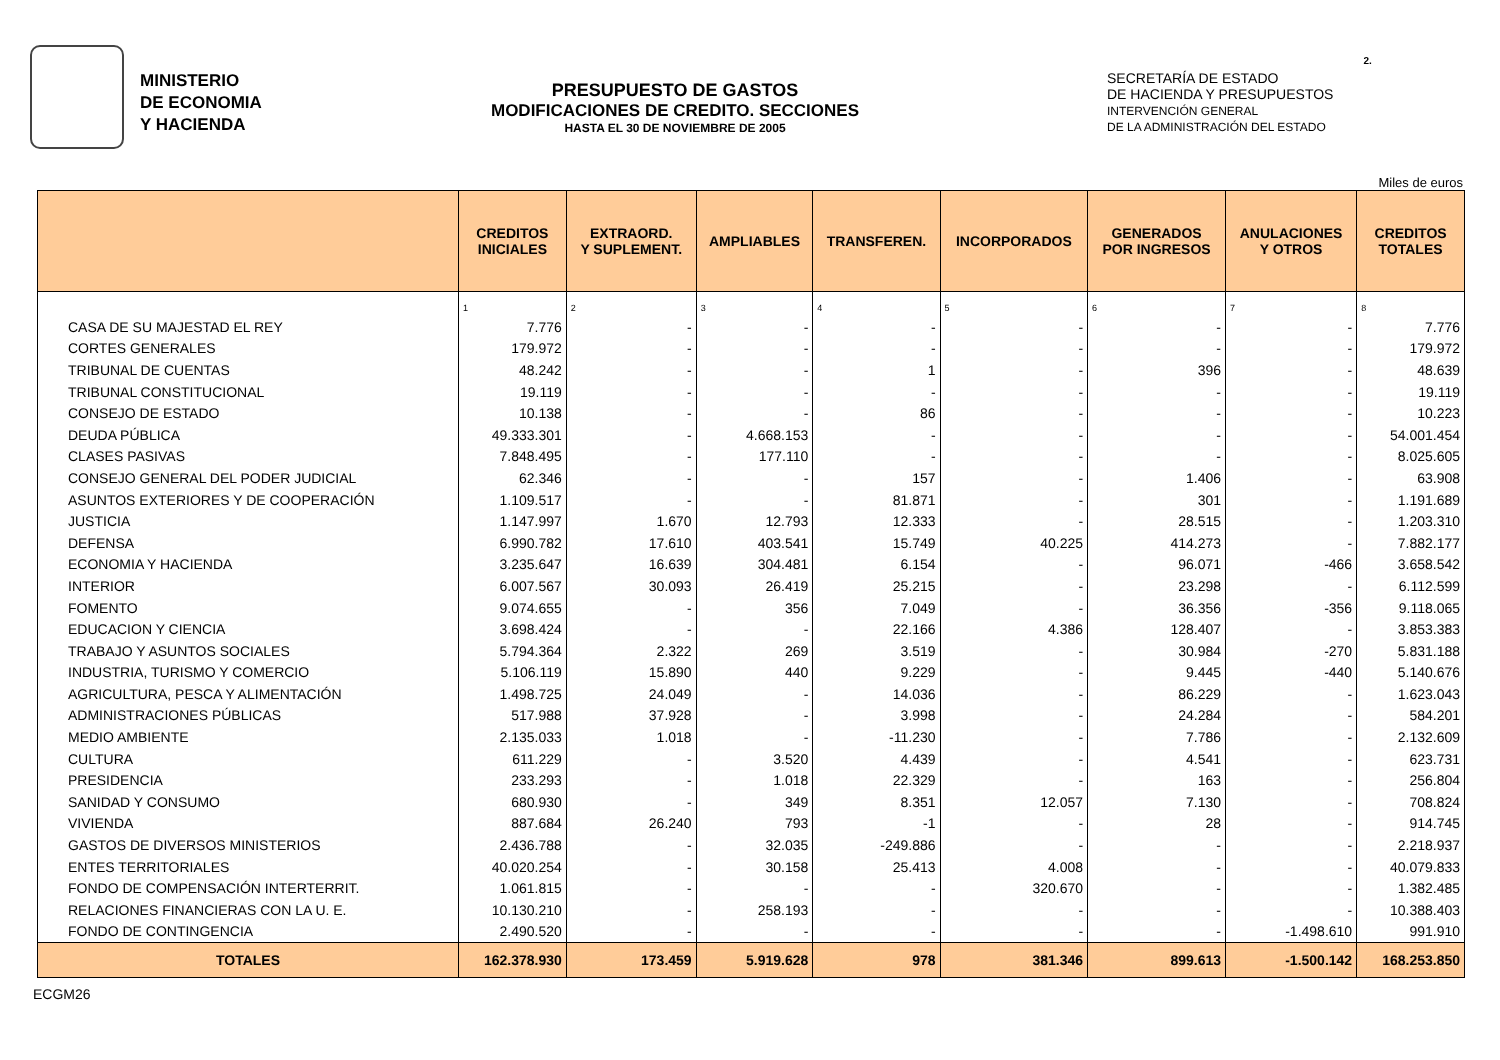MINISTERIO
DE ECONOMIA
Y HACIENDA
PRESUPUESTO DE GASTOS
MODIFICACIONES DE CREDITO. SECCIONES
HASTA EL 30 DE NOVIEMBRE DE 2005
SECRETARÍA DE ESTADO
DE HACIENDA Y PRESUPUESTOS
INTERVENCIÓN GENERAL
DE LA ADMINISTRACIÓN DEL ESTADO
2.
Miles de euros
| | CREDITOS INICIALES | EXTRAORD. Y SUPLEMENT. | AMPLIABLES | TRANSFEREN. | INCORPORADOS | GENERADOS POR INGRESOS | ANULACIONES Y OTROS | CREDITOS TOTALES |
| --- | --- | --- | --- | --- | --- | --- | --- | --- |
| | 1 | 2 | 3 | 4 | 5 | 6 | 7 | 8 |
| CASA DE SU MAJESTAD EL REY | 7.776 | - | - | - | - | - | - | 7.776 |
| CORTES GENERALES | 179.972 | - | - | - | - | - | - | 179.972 |
| TRIBUNAL DE CUENTAS | 48.242 | - | - | 1 | - | 396 | - | 48.639 |
| TRIBUNAL CONSTITUCIONAL | 19.119 | - | - | - | - | - | - | 19.119 |
| CONSEJO DE ESTADO | 10.138 | - | - | 86 | - | - | - | 10.223 |
| DEUDA PÚBLICA | 49.333.301 | - | 4.668.153 | - | - | - | - | 54.001.454 |
| CLASES PASIVAS | 7.848.495 | - | 177.110 | - | - | - | - | 8.025.605 |
| CONSEJO GENERAL DEL PODER JUDICIAL | 62.346 | - | - | 157 | - | 1.406 | - | 63.908 |
| ASUNTOS EXTERIORES Y DE COOPERACIÓN | 1.109.517 | - | - | 81.871 | - | 301 | - | 1.191.689 |
| JUSTICIA | 1.147.997 | 1.670 | 12.793 | 12.333 | - | 28.515 | - | 1.203.310 |
| DEFENSA | 6.990.782 | 17.610 | 403.541 | 15.749 | 40.225 | 414.273 | - | 7.882.177 |
| ECONOMIA Y HACIENDA | 3.235.647 | 16.639 | 304.481 | 6.154 | - | 96.071 | -466 | 3.658.542 |
| INTERIOR | 6.007.567 | 30.093 | 26.419 | 25.215 | - | 23.298 | - | 6.112.599 |
| FOMENTO | 9.074.655 | - | 356 | 7.049 | - | 36.356 | -356 | 9.118.065 |
| EDUCACION Y CIENCIA | 3.698.424 | - | - | 22.166 | 4.386 | 128.407 | - | 3.853.383 |
| TRABAJO Y ASUNTOS SOCIALES | 5.794.364 | 2.322 | 269 | 3.519 | - | 30.984 | -270 | 5.831.188 |
| INDUSTRIA, TURISMO Y COMERCIO | 5.106.119 | 15.890 | 440 | 9.229 | - | 9.445 | -440 | 5.140.676 |
| AGRICULTURA, PESCA Y ALIMENTACIÓN | 1.498.725 | 24.049 | - | 14.036 | - | 86.229 | - | 1.623.043 |
| ADMINISTRACIONES PÚBLICAS | 517.988 | 37.928 | - | 3.998 | - | 24.284 | - | 584.201 |
| MEDIO AMBIENTE | 2.135.033 | 1.018 | - | -11.230 | - | 7.786 | - | 2.132.609 |
| CULTURA | 611.229 | - | 3.520 | 4.439 | - | 4.541 | - | 623.731 |
| PRESIDENCIA | 233.293 | - | 1.018 | 22.329 | - | 163 | - | 256.804 |
| SANIDAD Y CONSUMO | 680.930 | - | 349 | 8.351 | 12.057 | 7.130 | - | 708.824 |
| VIVIENDA | 887.684 | 26.240 | 793 | -1 | - | 28 | - | 914.745 |
| GASTOS DE DIVERSOS MINISTERIOS | 2.436.788 | - | 32.035 | -249.886 | - | - | - | 2.218.937 |
| ENTES TERRITORIALES | 40.020.254 | - | 30.158 | 25.413 | 4.008 | - | - | 40.079.833 |
| FONDO DE COMPENSACIÓN INTERTERRIT. | 1.061.815 | - | - | - | 320.670 | - | - | 1.382.485 |
| RELACIONES FINANCIERAS CON LA U. E. | 10.130.210 | - | 258.193 | - | - | - | - | 10.388.403 |
| FONDO DE CONTINGENCIA | 2.490.520 | - | - | - | - | - | -1.498.610 | 991.910 |
| TOTALES | 162.378.930 | 173.459 | 5.919.628 | 978 | 381.346 | 899.613 | -1.500.142 | 168.253.850 |
ECGM26